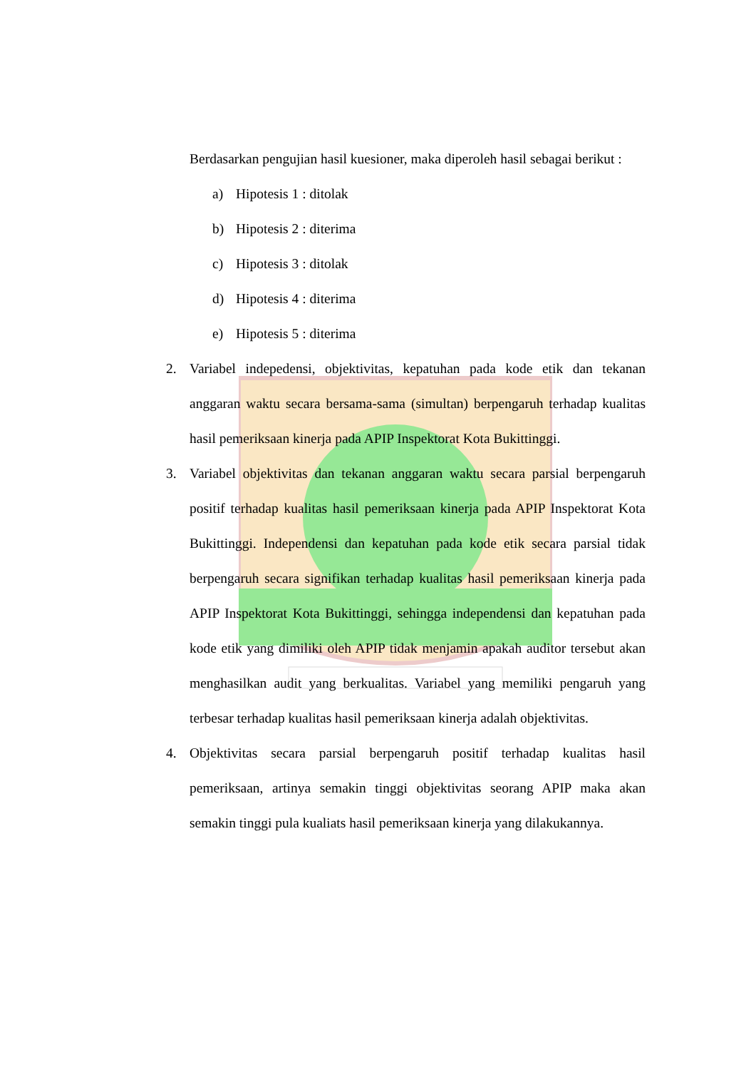Berdasarkan pengujian hasil kuesioner, maka diperoleh hasil sebagai berikut :
a) Hipotesis 1 : ditolak
b) Hipotesis 2 : diterima
c) Hipotesis 3 : ditolak
d) Hipotesis 4 : diterima
e) Hipotesis 5 : diterima
2. Variabel indepedensi, objektivitas, kepatuhan pada kode etik dan tekanan anggaran waktu secara bersama-sama (simultan) berpengaruh terhadap kualitas hasil pemeriksaan kinerja pada APIP Inspektorat Kota Bukittinggi.
3. Variabel objektivitas dan tekanan anggaran waktu secara parsial berpengaruh positif terhadap kualitas hasil pemeriksaan kinerja pada APIP Inspektorat Kota Bukittinggi. Independensi dan kepatuhan pada kode etik secara parsial tidak berpengaruh secara signifikan terhadap kualitas hasil pemeriksaan kinerja pada APIP Inspektorat Kota Bukittinggi, sehingga independensi dan kepatuhan pada kode etik yang dimiliki oleh APIP tidak menjamin apakah auditor tersebut akan menghasilkan audit yang berkualitas. Variabel yang memiliki pengaruh yang terbesar terhadap kualitas hasil pemeriksaan kinerja adalah objektivitas.
4. Objektivitas secara parsial berpengaruh positif terhadap kualitas hasil pemeriksaan, artinya semakin tinggi objektivitas seorang APIP maka akan semakin tinggi pula kualiats hasil pemeriksaan kinerja yang dilakukannya.